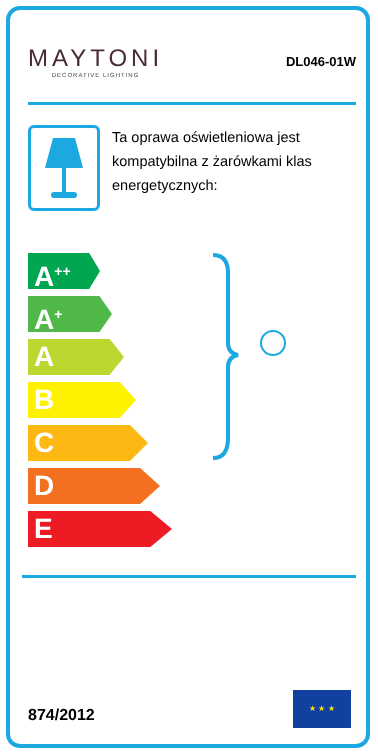MAYTONI
DECORATIVE LIGHTING
DL046-01W
Ta oprawa oświetleniowa jest kompatybilna z żarówkami klas energetycznych:
A<sup>++</sup>
A<sup>+</sup>
A
B
C
D
E
874/2012
★ ★ ★